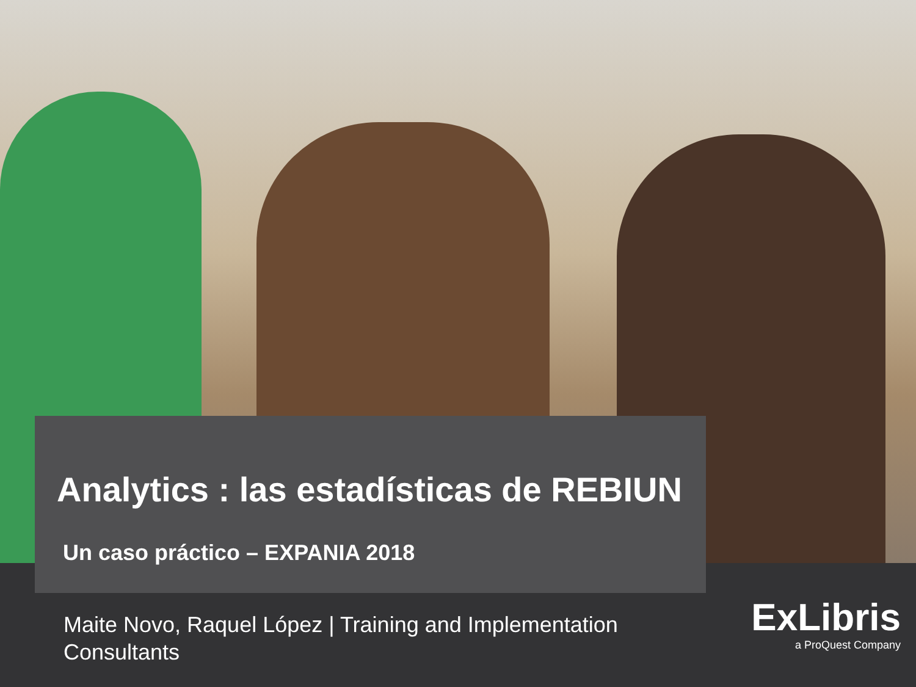Analytics : las estadísticas de REBIUN
Un caso práctico – EXPANIA 2018
Maite Novo, Raquel López | Training and Implementation Consultants
ExLibris
a ProQuest Company